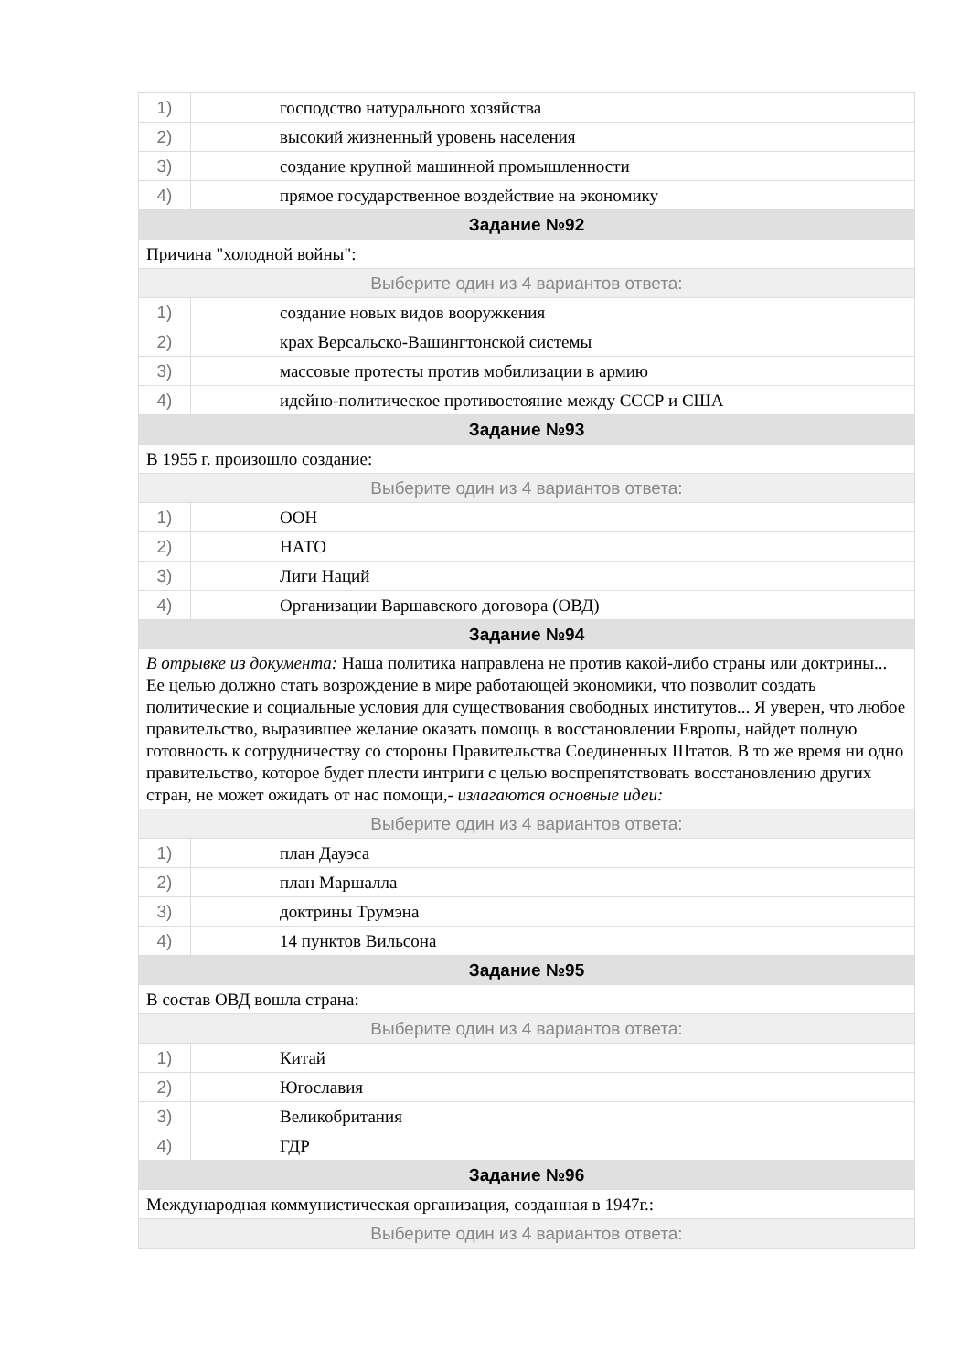| 1) | | господство натурального хозяйства |
| 2) | | высокий жизненный уровень населения |
| 3) | | создание крупной машинной промышленности |
| 4) | | прямое государственное воздействие на экономику |
| Задание №92 | | |
| Причина "холодной войны": | | |
| Выберите один из 4 вариантов ответа: | | |
| 1) | | создание новых видов вооружкения |
| 2) | | крах Версальско-Вашингтонской системы |
| 3) | | массовые протесты против мобилизации в армию |
| 4) | | идейно-политическое противостояние между СССР и США |
| Задание №93 | | |
| В 1955 г. произошло создание: | | |
| Выберите один из 4 вариантов ответа: | | |
| 1) | | ООН |
| 2) | | НАТО |
| 3) | | Лиги Наций |
| 4) | | Организации Варшавского договора (ОВД) |
| Задание №94 | | |
| В отрывке из документа: Наша политика направлена не против какой-либо страны или доктрины... Ее целью должно стать возрождение в мире работающей экономики, что позволит создать политические и социальные условия для существования свободных институтов... Я уверен, что любое правительство, выразившее желание оказать помощь в восстановлении Европы, найдет полную готовность к сотрудничеству со стороны Правительства Соединенных Штатов. В то же время ни одно правительство, которое будет плести интриги с целью воспрепятствовать восстановлению других стран, не может ожидать от нас помощи,- излагаются основные идеи: | | |
| Выберите один из 4 вариантов ответа: | | |
| 1) | | план Дауэса |
| 2) | | план Маршалла |
| 3) | | доктрины Трумэна |
| 4) | | 14 пунктов Вильсона |
| Задание №95 | | |
| В состав ОВД вошла страна: | | |
| Выберите один из 4 вариантов ответа: | | |
| 1) | | Китай |
| 2) | | Югославия |
| 3) | | Великобритания |
| 4) | | ГДР |
| Задание №96 | | |
| Международная коммунистическая организация, созданная в 1947г.: | | |
| Выберите один из 4 вариантов ответа: | | |